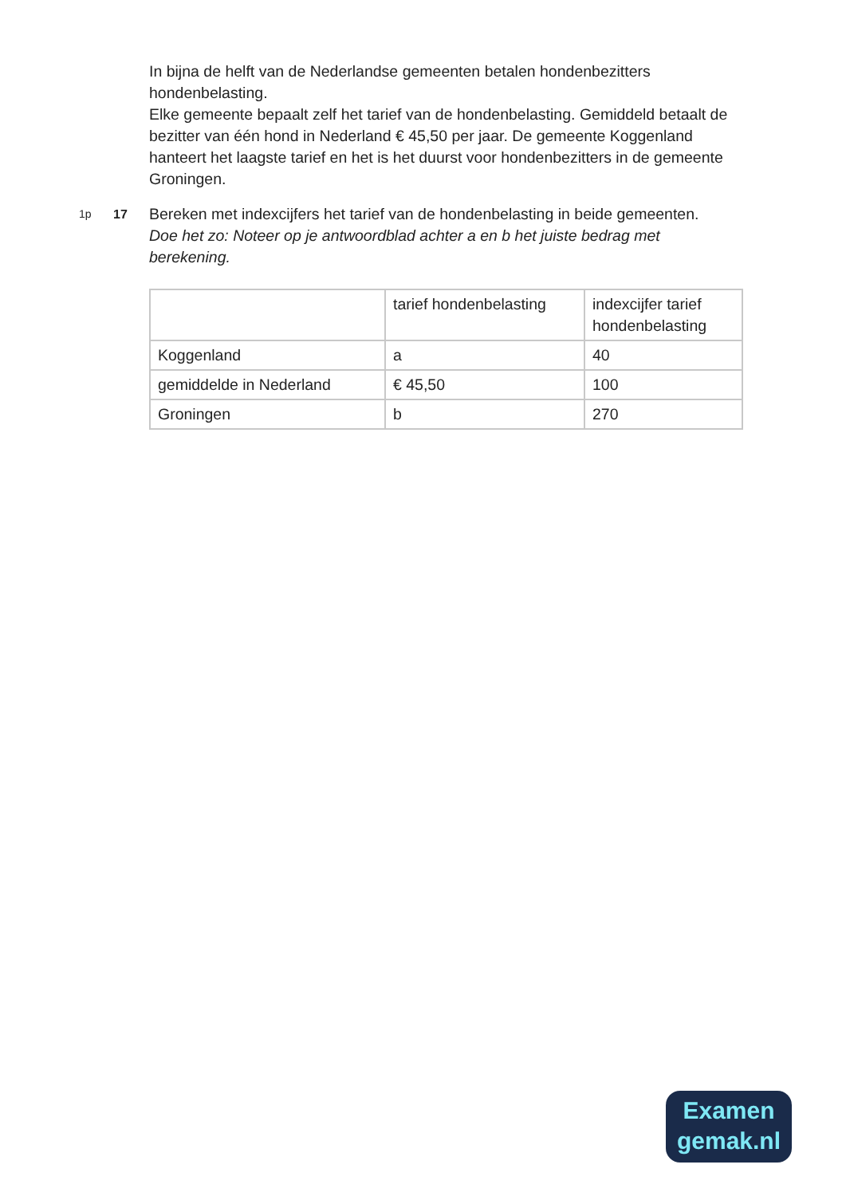In bijna de helft van de Nederlandse gemeenten betalen hondenbezitters hondenbelasting.
Elke gemeente bepaalt zelf het tarief van de hondenbelasting. Gemiddeld betaalt de bezitter van één hond in Nederland € 45,50 per jaar. De gemeente Koggenland hanteert het laagste tarief en het is het duurst voor hondenbezitters in de gemeente Groningen.
1p 17
Bereken met indexcijfers het tarief van de hondenbelasting in beide gemeenten.
Doe het zo: Noteer op je antwoordblad achter a en b het juiste bedrag met berekening.
| | tarief hondenbelasting | indexcijfer tarief hondenbelasting |
| Koggenland | a | 40 |
| gemiddelde in Nederland | € 45,50 | 100 |
| Groningen | b | 270 |
Examen
gemak.nl